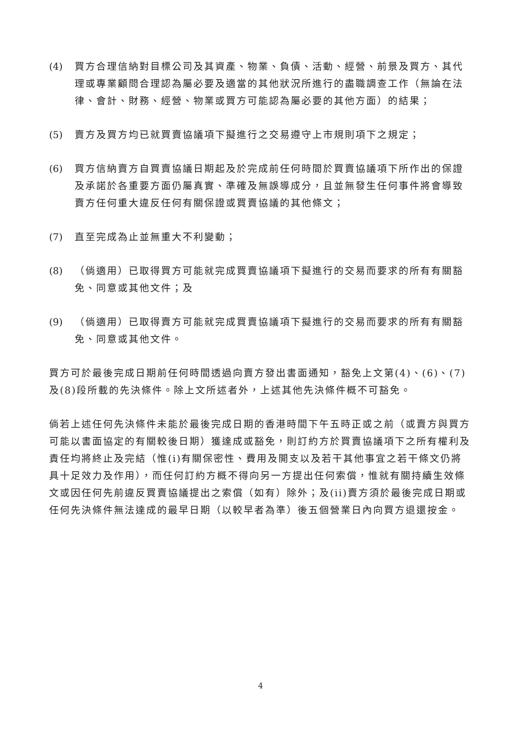(4) 買方合理信納對目標公司及其資產、物業、負債、活動、經營、前景及買方、其代理或專業顧問合理認為屬必要及適當的其他狀況所進行的盡職調查工作（無論在法律、會計、財務、經營、物業或買方可能認為屬必要的其他方面）的結果；
(5) 賣方及買方均已就買賣協議項下擬進行之交易遵守上市規則項下之規定；
(6) 買方信納賣方自買賣協議日期起及於完成前任何時間於買賣協議項下所作出的保證及承諾於各重要方面仍屬真實、準確及無誤導成分，且並無發生任何事件將會導致賣方任何重大違反任何有關保證或買賣協議的其他條文；
(7) 直至完成為止並無重大不利變動；
(8) （倘適用）已取得買方可能就完成買賣協議項下擬進行的交易而要求的所有有關豁免、同意或其他文件；及
(9) （倘適用）已取得賣方可能就完成買賣協議項下擬進行的交易而要求的所有有關豁免、同意或其他文件。
買方可於最後完成日期前任何時間透過向賣方發出書面通知，豁免上文第(4)、(6)、(7)及(8)段所載的先決條件。除上文所述者外，上述其他先決條件概不可豁免。
倘若上述任何先決條件未能於最後完成日期的香港時間下午五時正或之前（或賣方與買方可能以書面協定的有關較後日期）獲達成或豁免，則訂約方於買賣協議項下之所有權利及責任均將終止及完結（惟(i)有關保密性、費用及開支以及若干其他事宜之若干條文仍將具十足效力及作用），而任何訂約方概不得向另一方提出任何索償，惟就有關持續生效條文或因任何先前違反買賣協議提出之索償（如有）除外；及(ii)賣方須於最後完成日期或任何先決條件無法達成的最早日期（以較早者為準）後五個營業日內向買方退還按金。
4